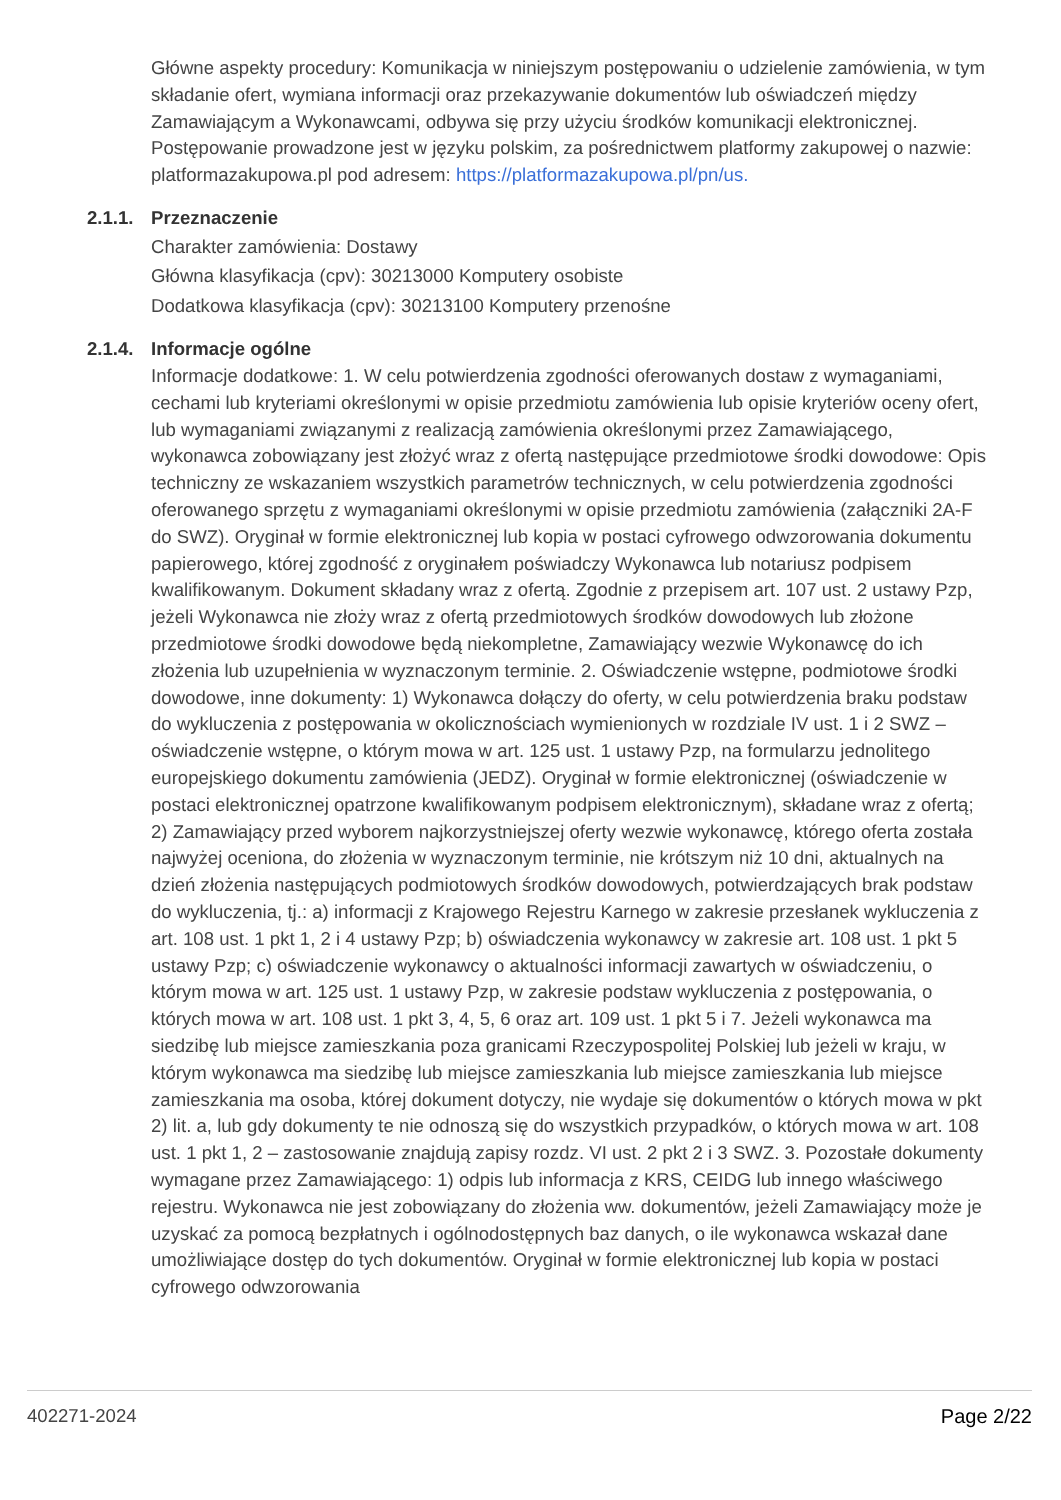Główne aspekty procedury: Komunikacja w niniejszym postępowaniu o udzielenie zamówienia, w tym składanie ofert, wymiana informacji oraz przekazywanie dokumentów lub oświadczeń między Zamawiającym a Wykonawcami, odbywa się przy użyciu środków komunikacji elektronicznej. Postępowanie prowadzone jest w języku polskim, za pośrednictwem platformy zakupowej o nazwie: platformazakupowa.pl pod adresem: https://platformazakupowa.pl/pn/us.
2.1.1. Przeznaczenie
Charakter zamówienia: Dostawy
Główna klasyfikacja (cpv): 30213000 Komputery osobiste
Dodatkowa klasyfikacja (cpv): 30213100 Komputery przenośne
2.1.4. Informacje ogólne
Informacje dodatkowe: 1. W celu potwierdzenia zgodności oferowanych dostaw z wymaganiami, cechami lub kryteriami określonymi w opisie przedmiotu zamówienia lub opisie kryteriów oceny ofert, lub wymaganiami związanymi z realizacją zamówienia określonymi przez Zamawiającego, wykonawca zobowiązany jest złożyć wraz z ofertą następujące przedmiotowe środki dowodowe: Opis techniczny ze wskazaniem wszystkich parametrów technicznych, w celu potwierdzenia zgodności oferowanego sprzętu z wymaganiami określonymi w opisie przedmiotu zamówienia (załączniki 2A-F do SWZ). Oryginał w formie elektronicznej lub kopia w postaci cyfrowego odwzorowania dokumentu papierowego, której zgodność z oryginałem poświadczy Wykonawca lub notariusz podpisem kwalifikowanym. Dokument składany wraz z ofertą. Zgodnie z przepisem art. 107 ust. 2 ustawy Pzp, jeżeli Wykonawca nie złoży wraz z ofertą przedmiotowych środków dowodowych lub złożone przedmiotowe środki dowodowe będą niekompletne, Zamawiający wezwie Wykonawcę do ich złożenia lub uzupełnienia w wyznaczonym terminie. 2. Oświadczenie wstępne, podmiotowe środki dowodowe, inne dokumenty: 1) Wykonawca dołączy do oferty, w celu potwierdzenia braku podstaw do wykluczenia z postępowania w okolicznościach wymienionych w rozdziale IV ust. 1 i 2 SWZ – oświadczenie wstępne, o którym mowa w art. 125 ust. 1 ustawy Pzp, na formularzu jednolitego europejskiego dokumentu zamówienia (JEDZ). Oryginał w formie elektronicznej (oświadczenie w postaci elektronicznej opatrzone kwalifikowanym podpisem elektronicznym), składane wraz z ofertą; 2) Zamawiający przed wyborem najkorzystniejszej oferty wezwie wykonawcę, którego oferta została najwyżej oceniona, do złożenia w wyznaczonym terminie, nie krótszym niż 10 dni, aktualnych na dzień złożenia następujących podmiotowych środków dowodowych, potwierdzających brak podstaw do wykluczenia, tj.: a) informacji z Krajowego Rejestru Karnego w zakresie przesłanek wykluczenia z art. 108 ust. 1 pkt 1, 2 i 4 ustawy Pzp; b) oświadczenia wykonawcy w zakresie art. 108 ust. 1 pkt 5 ustawy Pzp; c) oświadczenie wykonawcy o aktualności informacji zawartych w oświadczeniu, o którym mowa w art. 125 ust. 1 ustawy Pzp, w zakresie podstaw wykluczenia z postępowania, o których mowa w art. 108 ust. 1 pkt 3, 4, 5, 6 oraz art. 109 ust. 1 pkt 5 i 7. Jeżeli wykonawca ma siedzibę lub miejsce zamieszkania poza granicami Rzeczypospolitej Polskiej lub jeżeli w kraju, w którym wykonawca ma siedzibę lub miejsce zamieszkania lub miejsce zamieszkania lub miejsce zamieszkania ma osoba, której dokument dotyczy, nie wydaje się dokumentów o których mowa w pkt 2) lit. a, lub gdy dokumenty te nie odnoszą się do wszystkich przypadków, o których mowa w art. 108 ust. 1 pkt 1, 2 – zastosowanie znajdują zapisy rozdz. VI ust. 2 pkt 2 i 3 SWZ. 3. Pozostałe dokumenty wymagane przez Zamawiającego: 1) odpis lub informacja z KRS, CEIDG lub innego właściwego rejestru. Wykonawca nie jest zobowiązany do złożenia ww. dokumentów, jeżeli Zamawiający może je uzyskać za pomocą bezpłatnych i ogólnodostępnych baz danych, o ile wykonawca wskazał dane umożliwiające dostęp do tych dokumentów. Oryginał w formie elektronicznej lub kopia w postaci cyfrowego odwzorowania
402271-2024 Page 2/22